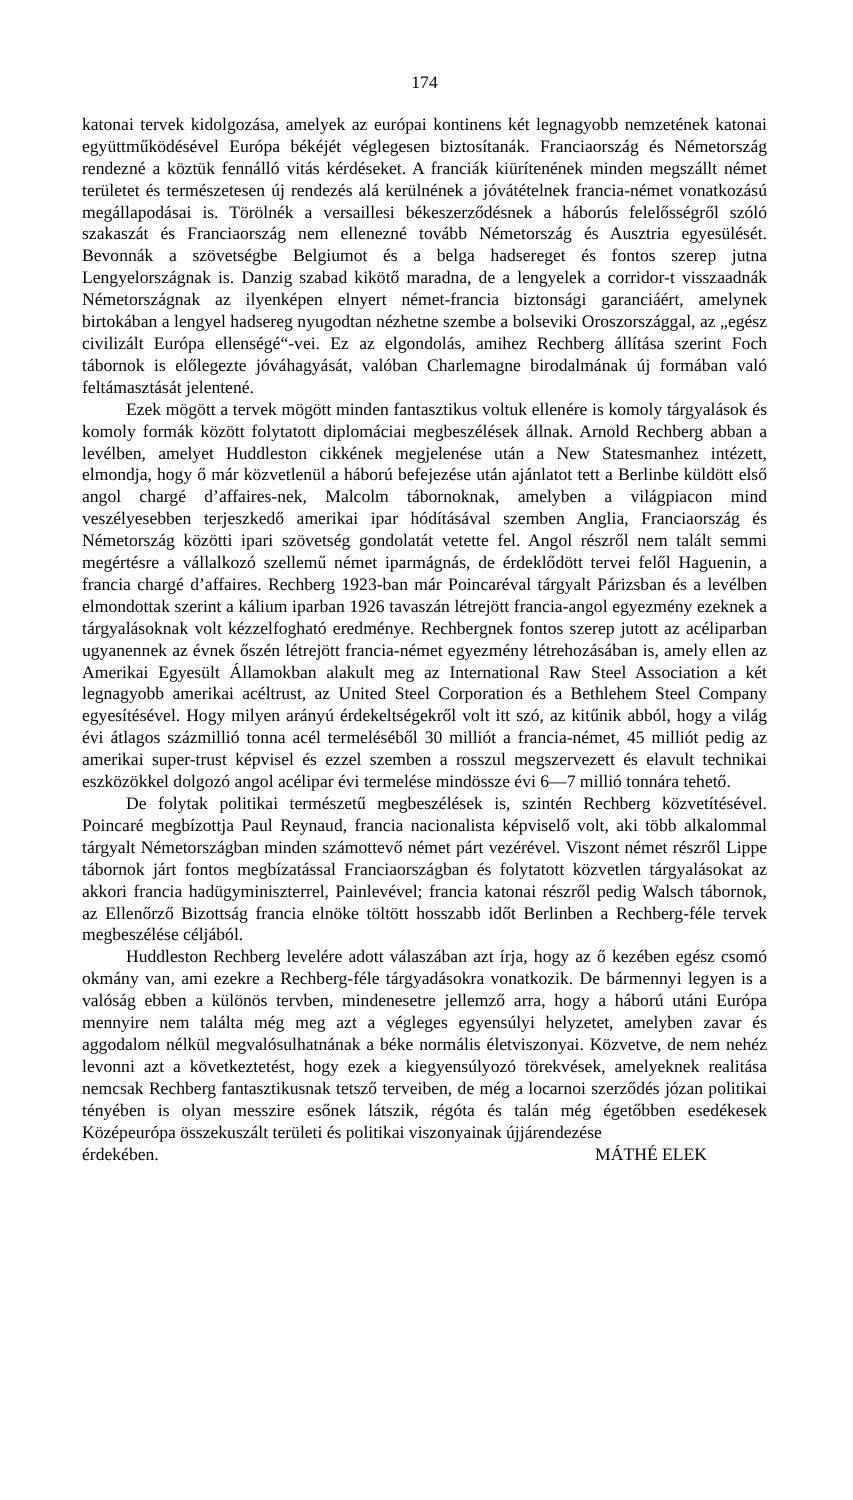174
katonai tervek kidolgozása, amelyek az európai kontinens két legnagyobb nemzetének katonai együttműködésével Európa békéjét véglegesen biztosítanák. Franciaország és Németország rendezné a köztük fennálló vitás kérdéseket. A franciák kiürítenének minden megszállt német területet és természetesen új rendezés alá kerülnének a jóvátételnek francia-német vonatkozású megállapodásai is. Törölnék a versaillesi békeszerződésnek a háborús felelősségről szóló szakaszát és Franciaország nem ellenezné tovább Németország és Ausztria egyesülését. Bevonnák a szövetségbe Belgiumot és a belga hadsereget és fontos szerep jutna Lengyelországnak is. Danzig szabad kikötő maradna, de a lengyelek a corridor-t visszaadnák Németországnak az ilyenképen elnyert német-francia biztonsági garanciáért, amelynek birtokában a lengyel hadsereg nyugodtan nézhetne szembe a bolseviki Oroszországgal, az „egész civilizált Európa ellenségé“-vei. Ez az elgondolás, amihez Rechberg állítása szerint Foch tábornok is előlegezte jóváhagyását, valóban Charlemagne birodalmának új formában való feltámasztását jelentené.
Ezek mögött a tervek mögött minden fantasztikus voltuk ellenére is komoly tárgyalások és komoly formák között folytatott diplomáciai megbeszélések állnak. Arnold Rechberg abban a levélben, amelyet Huddleston cikkének megjelenése után a New Statesmanhez intézett, elmondja, hogy ő már közvetlenül a háború befejezése után ajánlatot tett a Berlinbe küldött első angol chargé d’affaires-nek, Malcolm tábornoknak, amelyben a világpiacon mind veszélyesebben terjeszkedő amerikai ipar hódításával szemben Anglia, Franciaország és Németország közötti ipari szövetség gondolatát vetette fel. Angol részről nem talált semmi megértésre a vállalkozó szellemű német iparmágnás, de érdeklődött tervei felől Haguenin, a francia chargé d’affaires. Rechberg 1923-ban már Poincaréval tárgyalt Párizsban és a levélben elmondottak szerint a kálium iparban 1926 tavaszán létrejött francia-angol egyezmény ezeknek a tárgyalásoknak volt kézzelfogható eredménye. Rechbergnek fontos szerep jutott az acéliparban ugyanennek az évnek őszén létrejött francia-német egyezmény létrehozásában is, amely ellen az Amerikai Egyesült Államokban alakult meg az International Raw Steel Association a két legnagyobb amerikai acéltrust, az United Steel Corporation és a Bethlehem Steel Company egyesítésével. Hogy milyen arányú érdekeltségekről volt itt szó, az kitűnik abból, hogy a világ évi átlagos százmillió tonna acél termeléséből 30 milliót a francia-német, 45 milliót pedig az amerikai super-trust képvisel és ezzel szemben a rosszul megszervezett és elavult technikai eszközökkel dolgozó angol acélipar évi termelése mindössze évi 6—7 millió tonnára tehető.
De folytak politikai természetű megbeszélések is, szintén Rechberg közvetítésével. Poincaré megbízottja Paul Reynaud, francia nacionalista képviselő volt, aki több alkalommal tárgyalt Németországban minden számottevő német párt vezérével. Viszont német részről Lippe tábornok járt fontos megbízatással Franciaországban és folytatott közvetlen tárgyalásokat az akkori francia hadügyminiszterrel, Painlevével; francia katonai részről pedig Walsch tábornok, az Ellenőrző Bizottság francia elnöke töltött hosszabb időt Berlinben a Rechberg-féle tervek megbeszélése céljából.
Huddleston Rechberg levelére adott válaszában azt írja, hogy az ő kezében egész csomó okmány van, ami ezekre a Rechberg-féle tárgyadásokra vonatkozik. De bármennyi legyen is a valóság ebben a különös tervben, mindenesetre jellemző arra, hogy a háború utáni Európa mennyire nem találta még meg azt a végleges egyensúlyi helyzetet, amelyben zavar és aggodalom nélkül megvalósulhatnának a béke normális életviszonyai. Közvetve, de nem nehéz levonni azt a következtetést, hogy ezek a kiegyensúlyozó törekvések, amelyeknek realitása nemcsak Rechberg fantasztikusnak tetsző terveiben, de még a locarnoi szerződés józan politikai tényében is olyan messzire esőnek látszik, régóta és talán még égetőbben esedékesek Középeurópa összekuszált területi és politikai viszonyainak újjárendezése
érdekében. MÁTHÉ ELEK